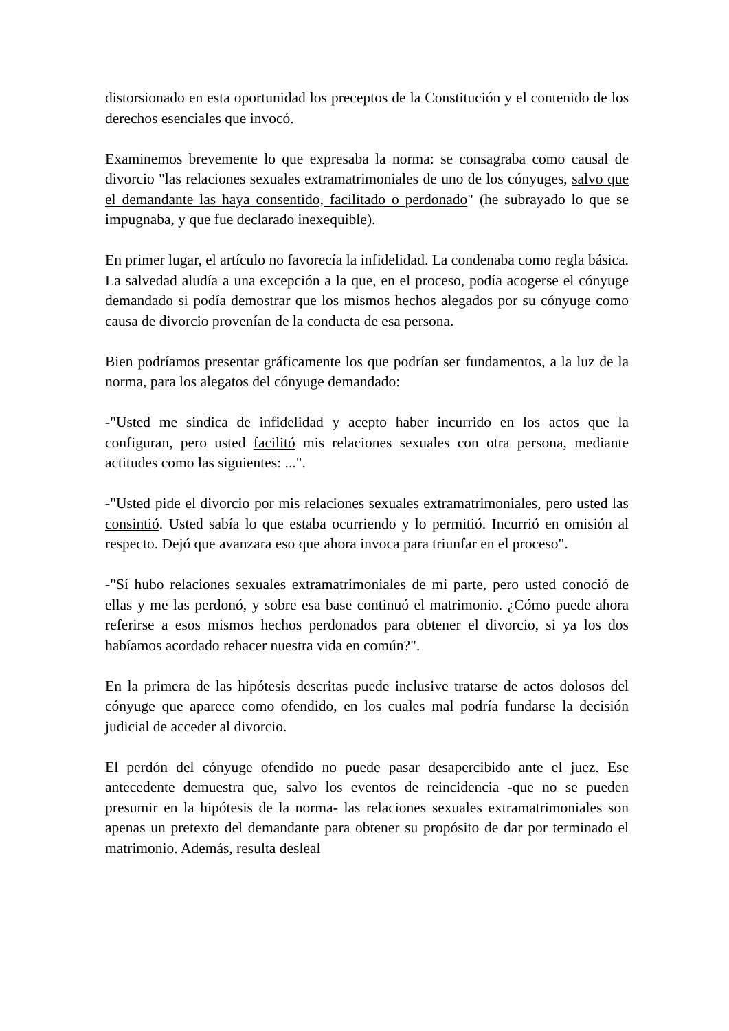distorsionado en esta oportunidad los preceptos de la Constitución y el contenido de los derechos esenciales que invocó.
Examinemos brevemente lo que expresaba la norma: se consagraba como causal de divorcio "las relaciones sexuales extramatrimoniales de uno de los cónyuges, salvo que el demandante las haya consentido, facilitado o perdonado" (he subrayado lo que se impugnaba, y que fue declarado inexequible).
En primer lugar, el artículo no favorecía la infidelidad. La condenaba como regla básica. La salvedad aludía a una excepción a la que, en el proceso, podía acogerse el cónyuge demandado si podía demostrar que los mismos hechos alegados por su cónyuge como causa de divorcio provenían de la conducta de esa persona.
Bien podríamos presentar gráficamente los que podrían ser fundamentos, a la luz de la norma, para los alegatos del cónyuge demandado:
-"Usted me sindica de infidelidad y acepto haber incurrido en los actos que la configuran, pero usted facilitó mis relaciones sexuales con otra persona, mediante actitudes como las siguientes: ...".
-"Usted pide el divorcio por mis relaciones sexuales extramatrimoniales, pero usted las consintió. Usted sabía lo que estaba ocurriendo y lo permitió. Incurrió en omisión al respecto. Dejó que avanzara eso que ahora invoca para triunfar en el proceso".
-"Sí hubo relaciones sexuales extramatrimoniales de mi parte, pero usted conoció de ellas y me las perdonó, y sobre esa base continuó el matrimonio. ¿Cómo puede ahora referirse a esos mismos hechos perdonados para obtener el divorcio, si ya los dos habíamos acordado rehacer nuestra vida en común?".
En la primera de las hipótesis descritas puede inclusive tratarse de actos dolosos del cónyuge que aparece como ofendido, en los cuales mal podría fundarse la decisión judicial de acceder al divorcio.
El perdón del cónyuge ofendido no puede pasar desapercibido ante el juez. Ese antecedente demuestra que, salvo los eventos de reincidencia -que no se pueden presumir en la hipótesis de la norma- las relaciones sexuales extramatrimoniales son apenas un pretexto del demandante para obtener su propósito de dar por terminado el matrimonio. Además, resulta desleal